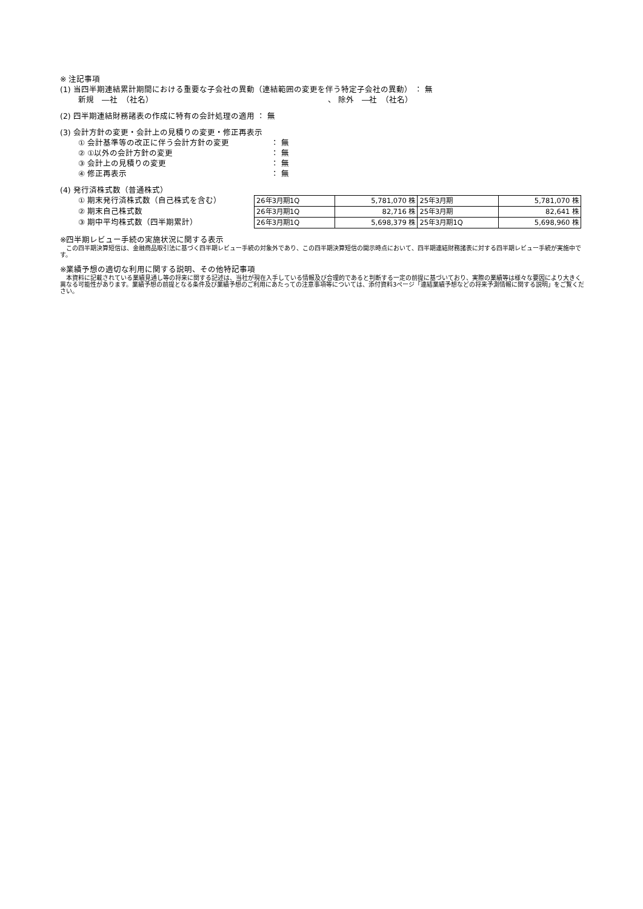※ 注記事項
(1) 当四半期連結累計期間における重要な子会社の異動（連結範囲の変更を伴う特定子会社の異動） ： 無
新規　―社　（社名） 、 除外　―社　（社名）
(2) 四半期連結財務諸表の作成に特有の会計処理の適用 ： 無
(3) 会計方針の変更・会計上の見積りの変更・修正再表示
① 会計基準等の改正に伴う会計方針の変更 ： 無
② ①以外の会計方針の変更 ： 無
③ 会計上の見積りの変更 ： 無
④ 修正再表示 ： 無
(4) 発行済株式数（普通株式）
① 期末発行済株式数（自己株式を含む）
② 期末自己株式数
③ 期中平均株式数（四半期累計）
| 26年3月期1Q | 5,781,070 株 | 25年3月期 | 5,781,070 株 |
| 26年3月期1Q | 82,716 株 | 25年3月期 | 82,641 株 |
| 26年3月期1Q | 5,698,379 株 | 25年3月期1Q | 5,698,960 株 |
※四半期レビュー手続の実施状況に関する表示
　この四半期決算短信は、金融商品取引法に基づく四半期レビュー手続の対象外であり、この四半期決算短信の開示時点において、四半期連結財務諸表に対する四半期レビュー手続が実施中です。
※業績予想の適切な利用に関する説明、その他特記事項
　本資料に記載されている業績見通し等の将来に関する記述は、当社が現在入手している情報及び合理的であると判断する一定の前提に基づいており、実際の業績等は様々な要因により大きく異なる可能性があります。業績予想の前提となる条件及び業績予想のご利用にあたっての注意事項等については、添付資料3ページ「連結業績予想などの将来予測情報に関する説明」をご覧ください。